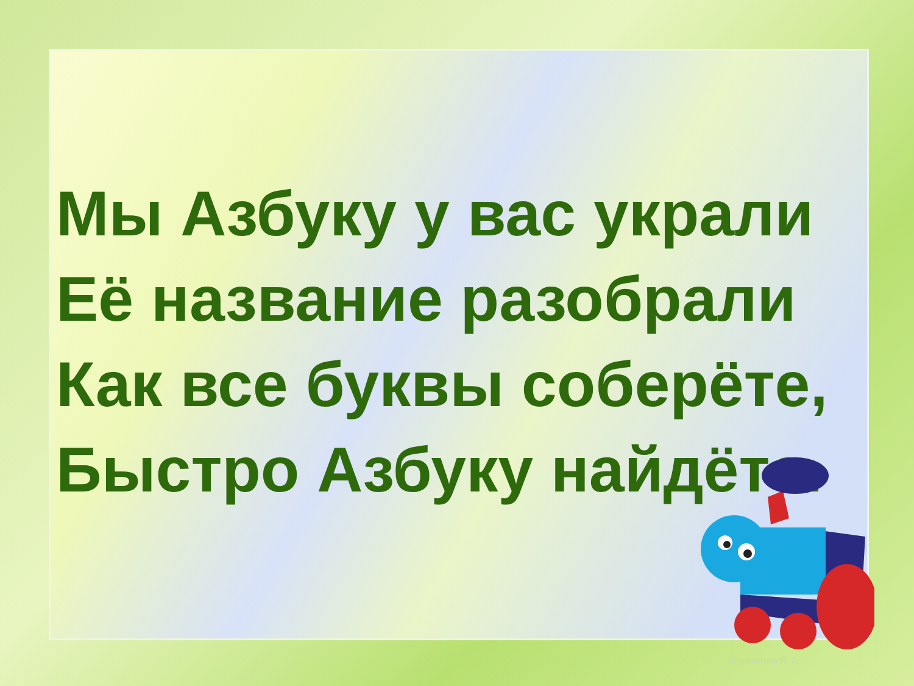Мы Азбуку у вас украли
Её название разобрали
Как все буквы соберёте,
Быстро Азбуку найдёте.
Мерзлютина И. А.